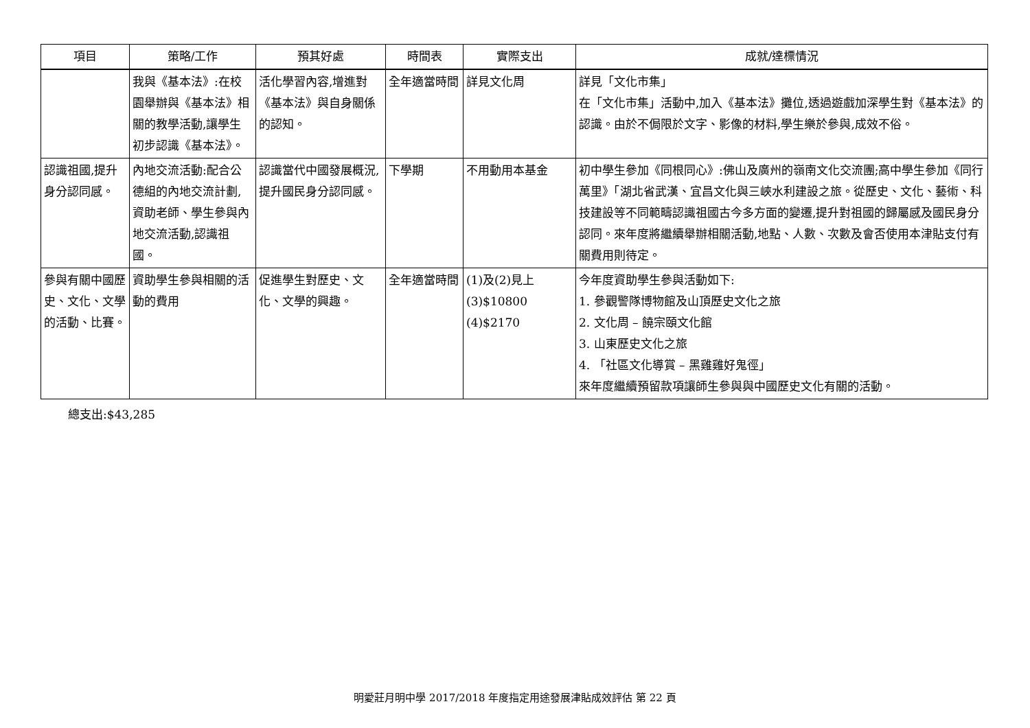| 項目 | 策略/工作 | 預其好處 | 時間表 | 實際支出 | 成就/達標情況 |
| --- | --- | --- | --- | --- | --- |
| | 我與《基本法》:在校園舉辦與《基本法》相關的教學活動,讓學生初步認識《基本法》。 | 活化學習內容,增進對《基本法》與自身關係的認知。 | 全年適當時間 | 詳見文化周 | 詳見「文化市集」 在「文化市集」活動中,加入《基本法》攤位,透過遊戲加深學生對《基本法》的認識。由於不侷限於文字、影像的材料,學生樂於參與,成效不俗。 |
| 認識祖國,提升身分認同感。 | 內地交流活動:配合公德組的內地交流計劃,資助老師、學生參與內地交流活動,認識祖國。 | 認識當代中國發展概況,提升國民身分認同感。 | 下學期 | 不用動用本基金 | 初中學生參加《同根同心》:佛山及廣州的嶺南文化交流團;高中學生參加《同行萬里》「湖北省武漢、宜昌文化與三峽水利建設之旅。從歷史、文化、藝術、科技建設等不同範疇認識祖國古今多方面的變遷,提升對祖國的歸屬感及國民身分認同。來年度將繼續舉辦相關活動,地點、人數、次數及會否使用本津貼支付有關費用則待定。 |
| 參與有關中國歷史、文化、文學的活動、比賽。 | 資助學生參與相關的活動的費用 | 促進學生對歷史、文化、文學的興趣。 | 全年適當時間 | (1)及(2)見上 (3)$10800 (4)$2170 | 今年度資助學生參與活動如下: 1. 參觀警隊博物館及山頂歷史文化之旅 2. 文化周 – 饒宗頤文化館 3. 山東歷史文化之旅 4. 「社區文化導賞 – 黑雞雞好鬼徑」 來年度繼續預留款項讓師生參與與中國歷史文化有關的活動。 |
總支出:$43,285
明愛莊月明中學 2017/2018 年度指定用途發展津貼成效評估 第 22 頁